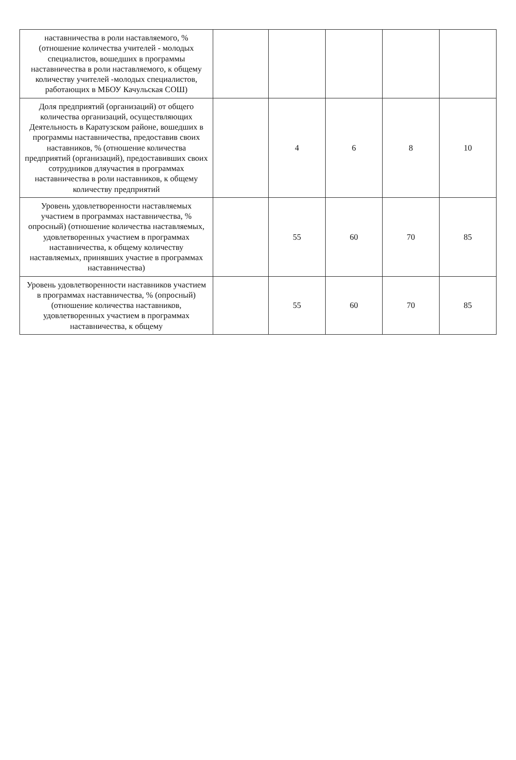| наставничества в роли наставляемого, % (отношение количества учителей - молодых специалистов, вошедших в программы наставничества в роли наставляемого, к общему количеству учителей -молодых специалистов, работающих в МБОУ Качульская СОШ) | | | | | |
| Доля предприятий (организаций) от общего количества организаций, осуществляющих Деятельность в Каратузском районе, вошедших в программы наставничества, предоставив своих наставников, % (отношение количества предприятий (организаций), предоставивших своих сотрудников дляучастия в программах наставничества в роли наставников, к общему количеству предприятий | | 4 | 6 | 8 | 10 |
| Уровень удовлетворенности наставляемых участием в программах наставничества, % опросный) (отношение количества наставляемых, удовлетворенных участием в программах наставничества, к общему количеству наставляемых, принявших участие в программах наставничества) | | 55 | 60 | 70 | 85 |
| Уровень удовлетворенности наставников участием в программах наставничества, % (опросный) (отношение количества наставников, удовлетворенных участием в программах наставничества, к общему | | 55 | 60 | 70 | 85 |